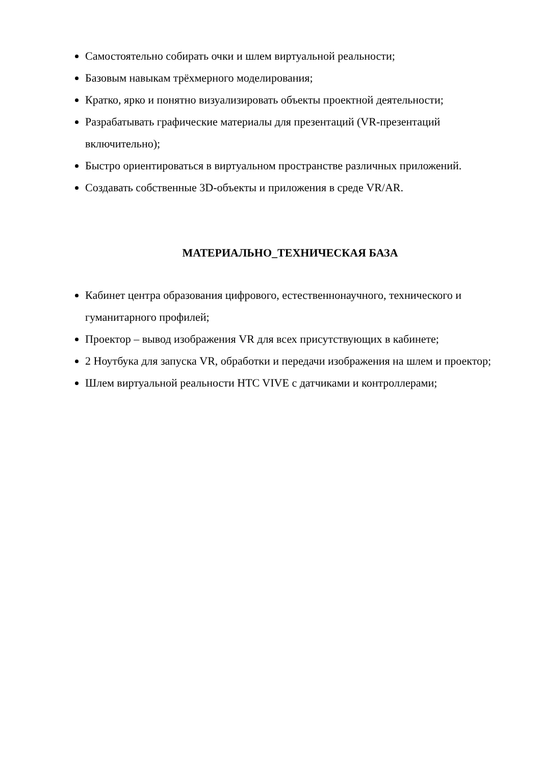Самостоятельно собирать очки и шлем виртуальной реальности;
Базовым навыкам трёхмерного моделирования;
Кратко, ярко и понятно визуализировать объекты проектной деятельности;
Разрабатывать графические материалы для презентаций (VR-презентаций включительно);
Быстро ориентироваться в виртуальном пространстве различных приложений.
Создавать собственные 3D-объекты и приложения в среде VR/AR.
МАТЕРИАЛЬНО_ТЕХНИЧЕСКАЯ БАЗА
Кабинет центра образования цифрового, естественнонаучного, технического и гуманитарного профилей;
Проектор – вывод изображения VR для всех присутствующих в кабинете;
2 Ноутбука для запуска VR, обработки и передачи изображения на шлем и проектор;
Шлем виртуальной реальности HTC VIVE с датчиками и контроллерами;